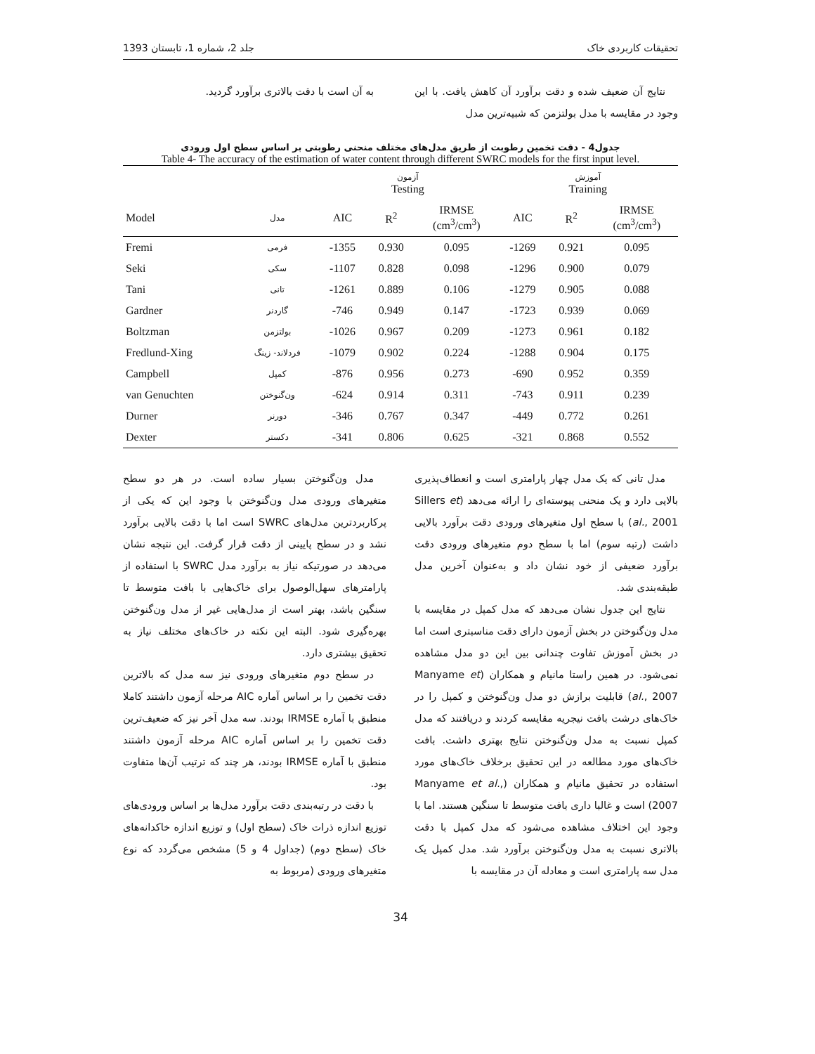تحقیقات کاربردی خاک جلد 2، شماره 1، تابستان 1393
نتایج آن ضعیف شده و دقت برآورد آن کاهش یافت. با این وجود در مقایسه با مدل بولتزمن که شبیه‌ترین مدل
به آن است با دقت بالاتری برآورد گردید.
جدول4 - دقت تخمین رطوبت از طریق مدل‌های مختلف منحنی رطوبتی بر اساس سطح اول ورودی
Table 4- The accuracy of the estimation of water content through different SWRC models for the first input level.
| | | آزمون Testing | | | آموزش Training | | |
| --- | --- | --- | --- | --- | --- | --- | --- |
| Model | مدل | AIC | R<sup>2</sup> | IRMSE (cm<sup>3</sup>/cm<sup>3</sup>) | AIC | R<sup>2</sup> | IRMSE (cm<sup>3</sup>/cm<sup>3</sup>) |
| Fremi | فرمی | -1355 | 0.930 | 0.095 | -1269 | 0.921 | 0.095 |
| Seki | سکی | -1107 | 0.828 | 0.098 | -1296 | 0.900 | 0.079 |
| Tani | تانی | -1261 | 0.889 | 0.106 | -1279 | 0.905 | 0.088 |
| Gardner | گاردنر | -746 | 0.949 | 0.147 | -1723 | 0.939 | 0.069 |
| Boltzman | بولتزمن | -1026 | 0.967 | 0.209 | -1273 | 0.961 | 0.182 |
| Fredlund-Xing | فردلاند- زینگ | -1079 | 0.902 | 0.224 | -1288 | 0.904 | 0.175 |
| Campbell | کمپل | -876 | 0.956 | 0.273 | -690 | 0.952 | 0.359 |
| van Genuchten | ون‌گنوختن | -624 | 0.914 | 0.311 | -743 | 0.911 | 0.239 |
| Durner | دورنر | -346 | 0.767 | 0.347 | -449 | 0.772 | 0.261 |
| Dexter | دکستر | -341 | 0.806 | 0.625 | -321 | 0.868 | 0.552 |
مدل تانی که یک مدل چهار پارامتری است و انعطاف‌پذیری بالایی دارد و یک منحنی پیوسته‌ای را ارائه می‌دهد (Sillers et al., 2001) با سطح اول متغیرهای ورودی دقت برآورد بالایی داشت (رتبه سوم) اما با سطح دوم متغیرهای ورودی دقت برآورد ضعیفی از خود نشان داد و به‌عنوان آخرین مدل طبقه‌بندی شد.
نتایج این جدول نشان می‌دهد که مدل کمپل در مقایسه با مدل ون‌گنوختن در بخش آزمون دارای دقت مناسبتری است اما در بخش آموزش تفاوت چندانی بین این دو مدل مشاهده نمی‌شود. در همین راستا مانیام و همکاران (Manyame et al., 2007) قابلیت برازش دو مدل ون‌گنوختن و کمپل را در خاک‌های درشت بافت نیجریه مقایسه کردند و دریافتند که مدل کمپل نسبت به مدل ون‌گنوختن نتایج بهتری داشت. بافت خاک‌های مورد مطالعه در این تحقیق برخلاف خاک‌های مورد استفاده در تحقیق مانیام و همکاران (Manyame et al., 2007) است و غالبا داری بافت متوسط تا سنگین هستند. اما با وجود این اختلاف مشاهده می‌شود که مدل کمپل با دقت بالاتری نسبت به مدل ون‌گنوختن برآورد شد. مدل کمپل یک مدل سه پارامتری است و معادله آن در مقایسه با
مدل ون‌گنوختن بسیار ساده است. در هر دو سطح متغیرهای ورودی مدل ون‌گنوختن با وجود این که یکی از پرکاربردترین مدل‌های SWRC است اما با دقت بالایی برآورد نشد و در سطح پایینی از دقت قرار گرفت. این نتیجه نشان می‌دهد در صورتیکه نیاز به برآورد مدل SWRC با استفاده از پارامترهای سهل‌الوصول برای خاک‌هایی با بافت متوسط تا سنگین باشد، بهتر است از مدل‌هایی غیر از مدل ون‌گنوختن بهره‌گیری شود. البته این نکته در خاک‌های مختلف نیاز به تحقیق بیشتری دارد.
در سطح دوم متغیرهای ورودی نیز سه مدل که بالاترین دقت تخمین را بر اساس آماره AIC مرحله آزمون داشتند کاملا منطبق با آماره IRMSE بودند. سه مدل آخر نیز که ضعیف‌ترین دقت تخمین را بر اساس آماره AIC مرحله آزمون داشتند منطبق با آماره IRMSE بودند، هر چند که ترتیب آن‌ها متفاوت بود.
با دقت در رتبه‌بندی دقت برآورد مدل‌ها بر اساس ورودی‌های توزیع اندازه ذرات خاک (سطح اول) و توزیع اندازه خاکدانه‌های خاک (سطح دوم) (جداول 4 و 5) مشخص می‌گردد که نوع متغیرهای ورودی (مربوط به
34